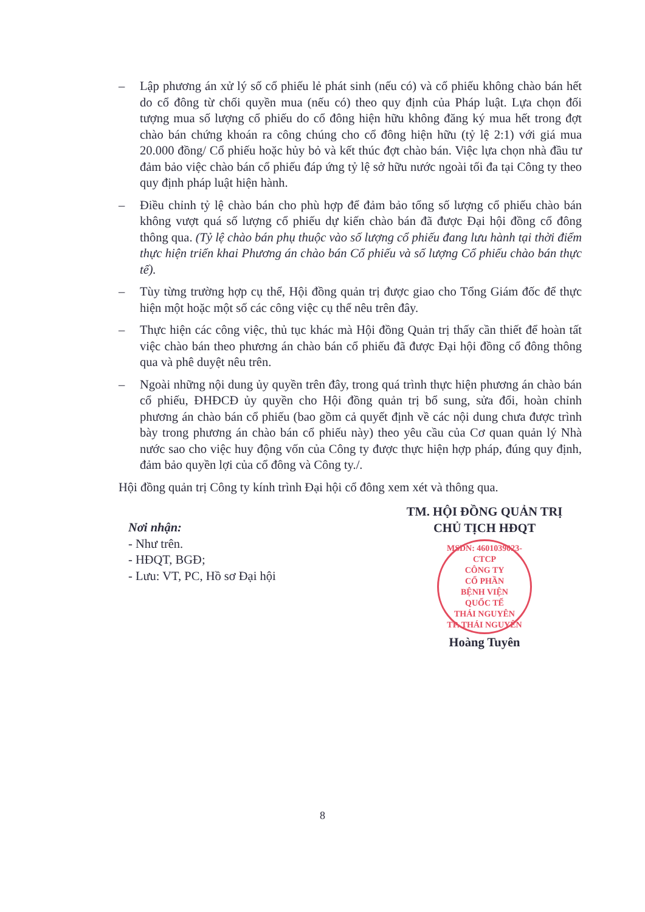– Lập phương án xử lý số cổ phiếu lẻ phát sinh (nếu có) và cổ phiếu không chào bán hết do cổ đông từ chối quyền mua (nếu có) theo quy định của Pháp luật. Lựa chọn đối tượng mua số lượng cổ phiếu do cổ đông hiện hữu không đăng ký mua hết trong đợt chào bán chứng khoán ra công chúng cho cổ đông hiện hữu (tỷ lệ 2:1) với giá mua 20.000 đồng/ Cổ phiếu hoặc hủy bỏ và kết thúc đợt chào bán. Việc lựa chọn nhà đầu tư đảm bảo việc chào bán cổ phiếu đáp ứng tỷ lệ sở hữu nước ngoài tối đa tại Công ty theo quy định pháp luật hiện hành.
– Điều chỉnh tỷ lệ chào bán cho phù hợp để đảm bảo tổng số lượng cổ phiếu chào bán không vượt quá số lượng cổ phiếu dự kiến chào bán đã được Đại hội đồng cổ đông thông qua. (Tỷ lệ chào bán phụ thuộc vào số lượng cổ phiếu đang lưu hành tại thời điểm thực hiện triển khai Phương án chào bán Cổ phiếu và số lượng Cổ phiếu chào bán thực tế).
– Tùy từng trường hợp cụ thể, Hội đồng quản trị được giao cho Tổng Giám đốc để thực hiện một hoặc một số các công việc cụ thể nêu trên đây.
– Thực hiện các công việc, thủ tục khác mà Hội đồng Quản trị thấy cần thiết để hoàn tất việc chào bán theo phương án chào bán cổ phiếu đã được Đại hội đồng cổ đông thông qua và phê duyệt nêu trên.
– Ngoài những nội dung ủy quyền trên đây, trong quá trình thực hiện phương án chào bán cổ phiếu, ĐHĐCĐ ủy quyền cho Hội đồng quản trị bổ sung, sửa đổi, hoàn chỉnh phương án chào bán cổ phiếu (bao gồm cả quyết định về các nội dung chưa được trình bày trong phương án chào bán cổ phiếu này) theo yêu cầu của Cơ quan quản lý Nhà nước sao cho việc huy động vốn của Công ty được thực hiện hợp pháp, đúng quy định, đảm bảo quyền lợi của cổ đông và Công ty./.
Hội đồng quản trị Công ty kính trình Đại hội cổ đông xem xét và thông qua.
Nơi nhận:
- Như trên.
- HĐQT, BGĐ;
- Lưu: VT, PC, Hồ sơ Đại hội
TM. HỘI ĐỒNG QUẢN TRỊ
CHỦ TỊCH HĐQT
MSDN: 4601039023-CTCP
CÔNG TY
CỔ PHẦN
BỆNH VIỆN
QUỐC TẾ
THÁI NGUYÊN
TP. THÁI NGUYÊN
Hoàng Tuyên
8